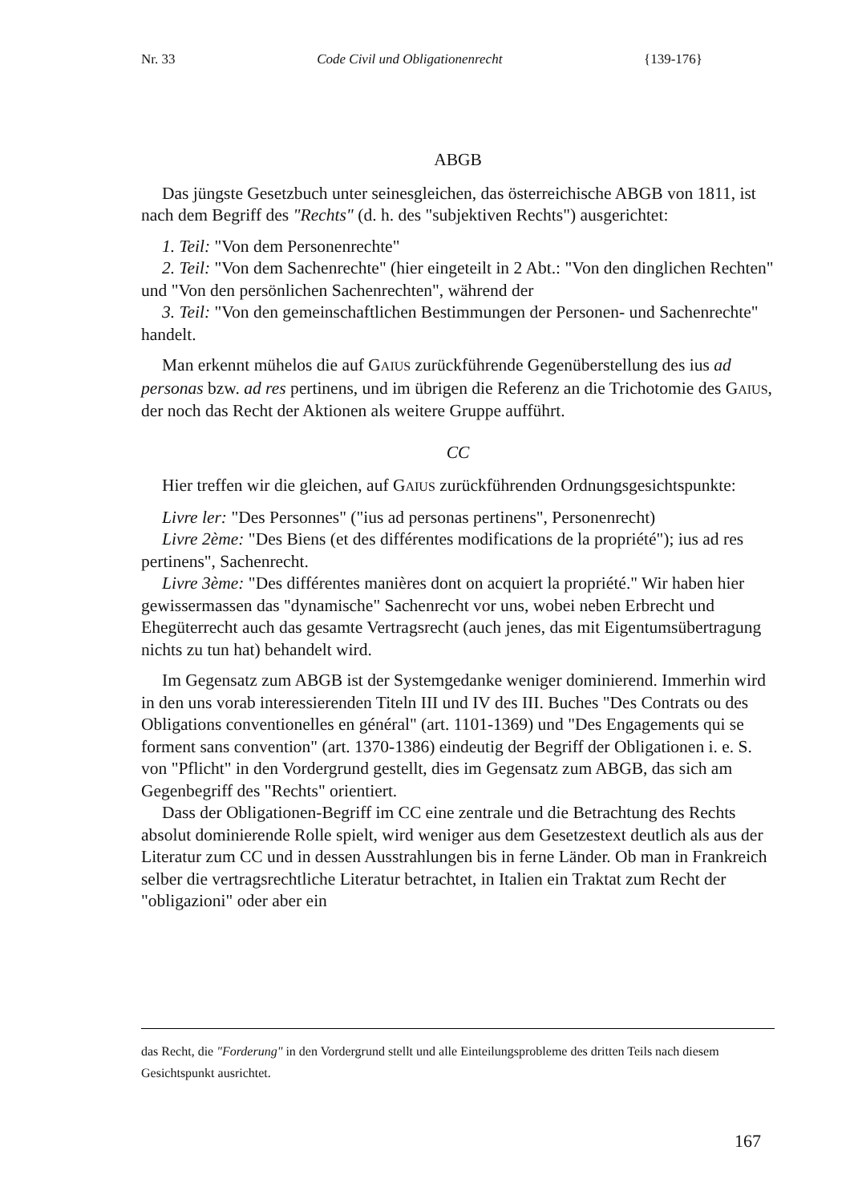Nr. 33 Code Civil und Obligationenrecht {139-176}
ABGB
Das jüngste Gesetzbuch unter seinesgleichen, das österreichische ABGB von 1811, ist nach dem Begriff des "Rechts" (d. h. des "subjektiven Rechts") ausgerichtet:
1. Teil: "Von dem Personenrechte"
2. Teil: "Von dem Sachenrechte" (hier eingeteilt in 2 Abt.: "Von den dinglichen Rechten" und "Von den persönlichen Sachenrechten", während der
3. Teil: "Von den gemeinschaftlichen Bestimmungen der Personen- und Sachenrechte" handelt.
Man erkennt mühelos die auf GAIUS zurückführende Gegenüberstellung des ius ad personas bzw. ad res pertinens, und im übrigen die Referenz an die Trichotomie des GAIUS, der noch das Recht der Aktionen als weitere Gruppe aufführt.
CC
Hier treffen wir die gleichen, auf GAIUS zurückführenden Ordnungsgesichtspunkte:
Livre ler: "Des Personnes" ("ius ad personas pertinens", Personenrecht)
Livre 2ème: "Des Biens (et des différentes modifications de la propriété"); ius ad res pertinens", Sachenrecht.
Livre 3ème: "Des différentes manières dont on acquiert la propriété." Wir haben hier gewissermassen das "dynamische" Sachenrecht vor uns, wobei neben Erbrecht und Ehegüterrecht auch das gesamte Vertragsrecht (auch jenes, das mit Eigentumsübertragung nichts zu tun hat) behandelt wird.
Im Gegensatz zum ABGB ist der Systemgedanke weniger dominierend. Immerhin wird in den uns vorab interessierenden Titeln III und IV des III. Buches "Des Contrats ou des Obligations conventionelles en général" (art. 1101-1369) und "Des Engagements qui se forment sans convention" (art. 1370-1386) eindeutig der Begriff der Obligationen i. e. S. von "Pflicht" in den Vordergrund gestellt, dies im Gegensatz zum ABGB, das sich am Gegenbegriff des "Rechts" orientiert.
Dass der Obligationen-Begriff im CC eine zentrale und die Betrachtung des Rechts absolut dominierende Rolle spielt, wird weniger aus dem Gesetzestext deutlich als aus der Literatur zum CC und in dessen Ausstrahlungen bis in ferne Länder. Ob man in Frankreich selber die vertragsrechtliche Literatur betrachtet, in Italien ein Traktat zum Recht der "obligazioni" oder aber ein
das Recht, die "Forderung" in den Vordergrund stellt und alle Einteilungsprobleme des dritten Teils nach diesem Gesichtspunkt ausrichtet.
167